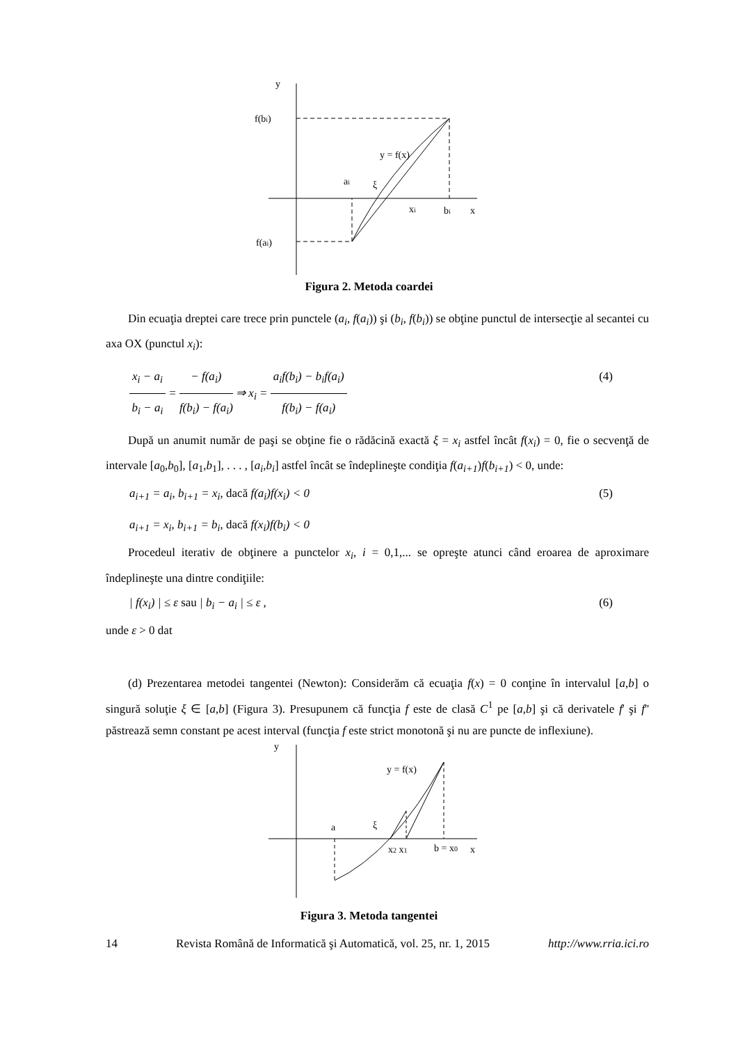y
f(bi)
y = f(x)
ai
ξ
xi
bi
x
f(ai)
Figura 2. Metoda coardei
Din ecuaţia dreptei care trece prin punctele (a<sub>i</sub>, f(a<sub>i</sub>)) şi (b<sub>i</sub>, f(b<sub>i</sub>)) se obţine punctul de intersecţie al secantei cu axa OX (punctul x<sub>i</sub>):
x<sub>i</sub> − a<sub>i</sub>
b<sub>i</sub> − a<sub>i</sub>
=
− f(a<sub>i</sub>)
f(b<sub>i</sub>) − f(a<sub>i</sub>)
⇒ x<sub>i</sub> =
a<sub>i</sub>f(b<sub>i</sub>) − b<sub>i</sub>f(a<sub>i</sub>)
f(b<sub>i</sub>) − f(a<sub>i</sub>)
(4)
După un anumit număr de paşi se obţine fie o rădăcină exactă ξ = x<sub>i</sub> astfel încât f(x<sub>i</sub>) = 0, fie o secvenţă de intervale [a<sub>0</sub>,b<sub>0</sub>], [a<sub>1</sub>,b<sub>1</sub>], . . . , [a<sub>i</sub>,b<sub>i</sub>] astfel încât se îndeplineşte condiţia f(a<sub>i+1</sub>)f(b<sub>i+1</sub>) < 0, unde:
a<sub>i+1</sub> = a<sub>i</sub>, b<sub>i+1</sub> = x<sub>i</sub>, dacă f(a<sub>i</sub>)f(x<sub>i</sub>) < 0 (5)
a<sub>i+1</sub> = x<sub>i</sub>, b<sub>i+1</sub> = b<sub>i</sub>, dacă f(x<sub>i</sub>)f(b<sub>i</sub>) < 0
Procedeul iterativ de obţinere a punctelor x<sub>i</sub>, i = 0,1,... se opreşte atunci când eroarea de aproximare îndeplineşte una dintre condiţiile:
| f(x<sub>i</sub>) | ≤ ε sau | b<sub>i</sub> − a<sub>i</sub> | ≤ ε , (6)
unde ε > 0 dat
(d) Prezentarea metodei tangentei (Newton): Considerăm că ecuaţia f(x) = 0 conţine în intervalul [a,b] o singură soluţie ξ ∈ [a,b] (Figura 3). Presupunem că funcţia f este de clasă C<sup>1</sup> pe [a,b] şi că derivatele f' şi f'' păstrează semn constant pe acest interval (funcţia f este strict monotonă şi nu are puncte de inflexiune).
y
y = f(x)
a
ξ
x2 x1
b = x0
x
Figura 3. Metoda tangentei
14 Revista Română de Informatică şi Automatică, vol. 25, nr. 1, 2015 http://www.rria.ici.ro